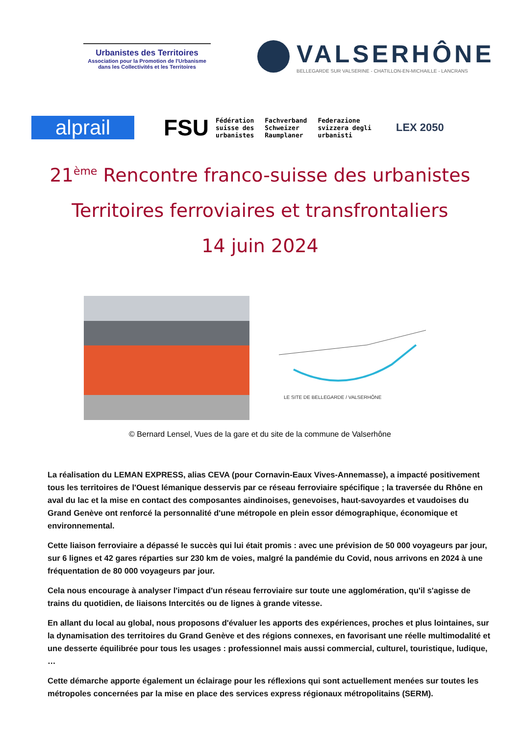Urbanistes des Territoires
Association pour la Promotion de l'Urbanisme
dans les Collectivités et les Territoires
VALSERHÔNE
BELLEGARDE SUR VALSERINE - CHATILLON-EN-MICHAILLE - LANCRANS
alprail
FSU
Fédération
suisse des
urbanistes
Fachverband
Schweizer
Raumplaner
Federazione
svizzera degli
urbanisti
LEX 2050
21<sup>ème</sup> Rencontre franco-suisse des urbanistes
Territoires ferroviaires et transfrontaliers
14 juin 2024
LE SITE DE BELLEGARDE / VALSERHÔNE
© Bernard Lensel, Vues de la gare et du site de la commune de Valserhône
La réalisation du LEMAN EXPRESS, alias CEVA (pour Cornavin-Eaux Vives-Annemasse), a impacté positivement tous les territoires de l'Ouest lémanique desservis par ce réseau ferroviaire spécifique ; la traversée du Rhône en aval du lac et la mise en contact des composantes aindinoises, genevoises, haut-savoyardes et vaudoises du Grand Genève ont renforcé la personnalité d'une métropole en plein essor démographique, économique et environnemental.
Cette liaison ferroviaire a dépassé le succès qui lui était promis : avec une prévision de 50 000 voyageurs par jour, sur 6 lignes et 42 gares réparties sur 230 km de voies, malgré la pandémie du Covid, nous arrivons en 2024 à une fréquentation de 80 000 voyageurs par jour.
Cela nous encourage à analyser l'impact d'un réseau ferroviaire sur toute une agglomération, qu'il s'agisse de trains du quotidien, de liaisons Intercités ou de lignes à grande vitesse.
En allant du local au global, nous proposons d'évaluer les apports des expériences, proches et plus lointaines, sur la dynamisation des territoires du Grand Genève et des régions connexes, en favorisant une réelle multimodalité et une desserte équilibrée pour tous les usages : professionnel mais aussi commercial, culturel, touristique, ludique, …
Cette démarche apporte également un éclairage pour les réflexions qui sont actuellement menées sur toutes les métropoles concernées par la mise en place des services express régionaux métropolitains (SERM).